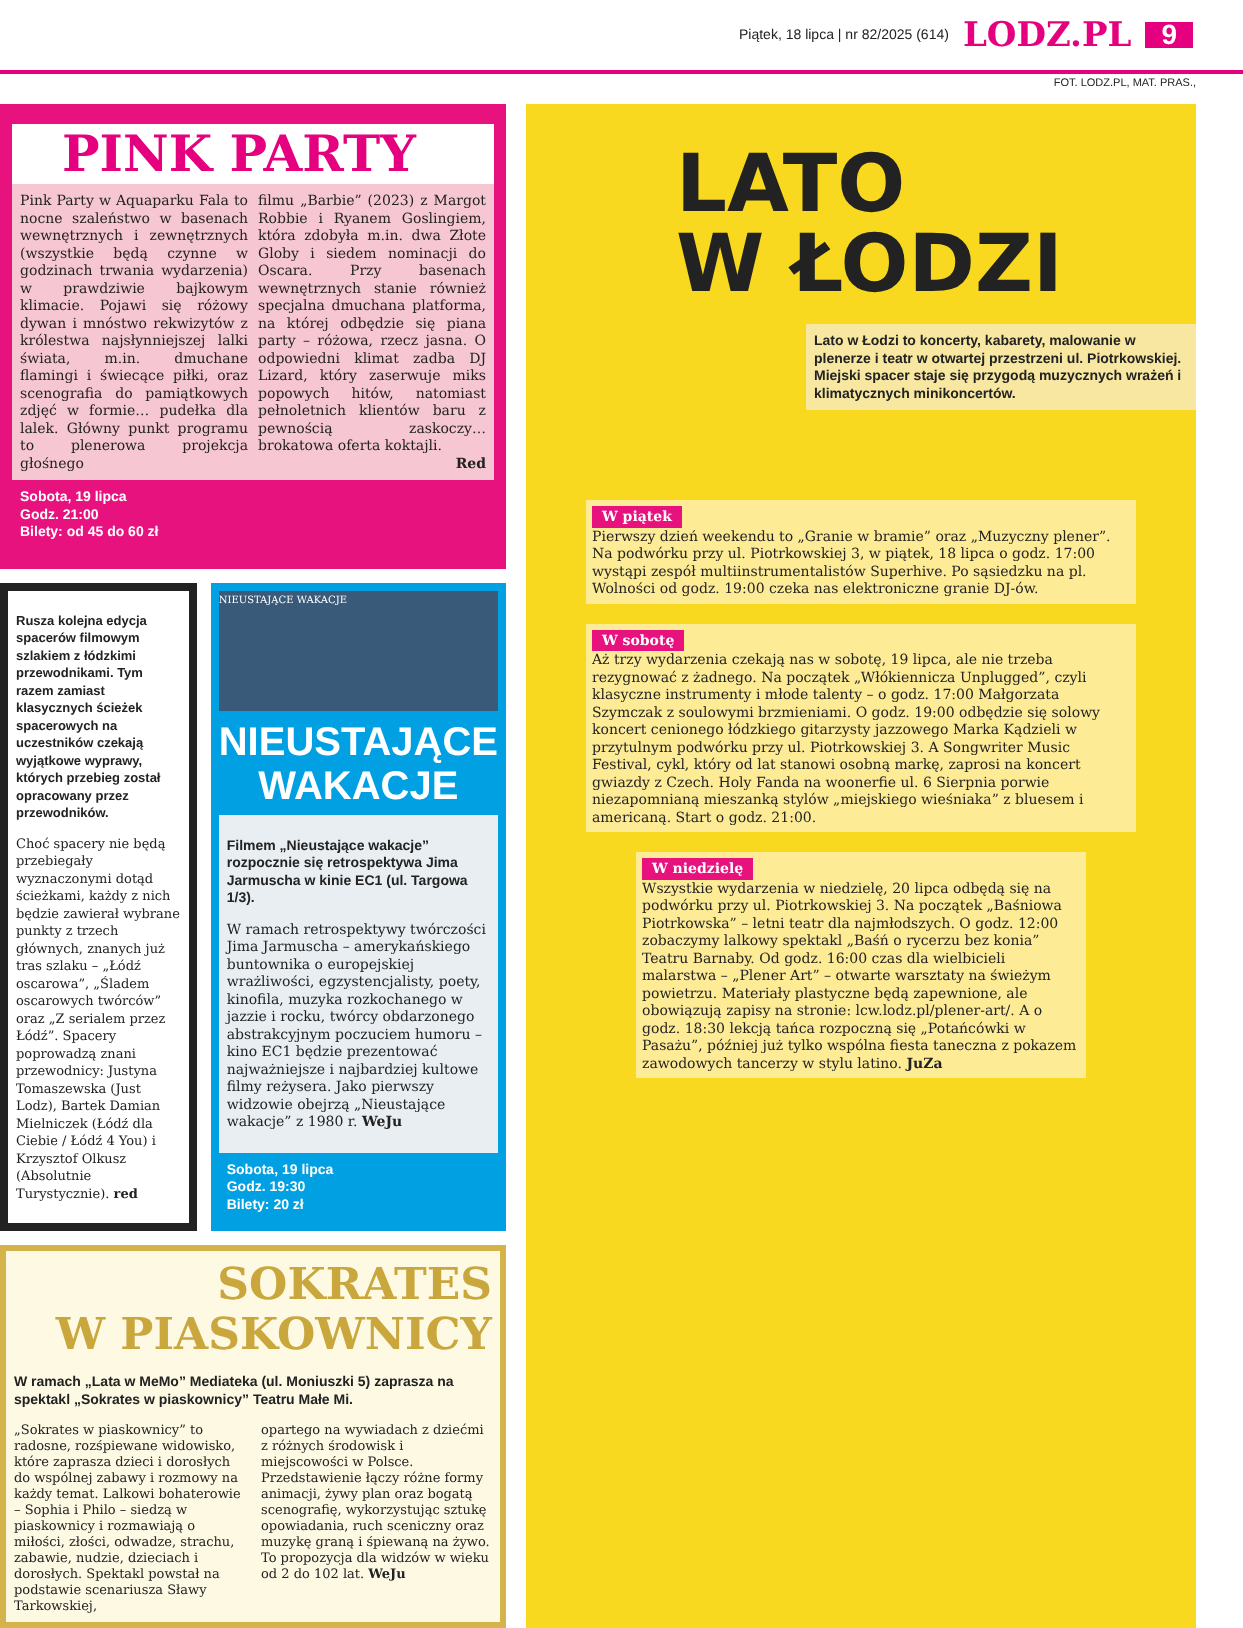Piątek, 18 lipca | nr 82/2025 (614) LODZ.PL 9
PINK PARTY
Pink Party w Aquaparku Fala to nocne szaleństwo w basenach wewnętrznych i zewnętrznych (wszystkie będą czynne w godzinach trwania wydarzenia) w prawdziwie bajkowym klimacie. Pojawi się różowy dywan i mnóstwo rekwizytów z królestwa najsłynniejszej lalki świata, m.in. dmuchane flamingi i świecące piłki, oraz scenografia do pamiątkowych zdjęć w formie… pudełka dla lalek. Główny punkt programu to plenerowa projekcja głośnego
filmu „Barbie” (2023) z Margot Robbie i Ryanem Goslingiem, która zdobyła m.in. dwa Złote Globy i siedem nominacji do Oscara. Przy basenach wewnętrznych stanie również specjalna dmuchana platforma, na której odbędzie się piana party – różowa, rzecz jasna. O odpowiedni klimat zadba DJ Lizard, który zaserwuje miks popowych hitów, natomiast pełnoletnich klientów baru z pewnością zaskoczy… brokatowa oferta koktajli.
Red
Sobota, 19 lipca
Godz. 21:00
Bilety: od 45 do 60 zł
Rusza kolejna edycja spacerów filmowym szlakiem z łódzkimi przewodnikami. Tym razem zamiast klasycznych ścieżek spacerowych na uczestników czekają wyjątkowe wyprawy, których przebieg został opracowany przez przewodników.
Choć spacery nie będą przebiegały wyznaczonymi dotąd ścieżkami, każdy z nich będzie zawierał wybrane punkty z trzech głównych, znanych już tras szlaku – „Łódź oscarowa”, „Śladem oscarowych twórców” oraz „Z serialem przez Łódź”. Spacery poprowadzą znani przewodnicy: Justyna Tomaszewska (Just Lodz), Bartek Damian Mielniczek (Łódź dla Ciebie / Łódź 4 You) i Krzysztof Olkusz (Absolutnie Turystycznie). red
NIEUSTAJĄCE WAKACJE
NIEUSTAJĄCE WAKACJE
Filmem „Nieustające wakacje” rozpocznie się retrospektywa Jima Jarmuscha w kinie EC1 (ul. Targowa 1/3).
W ramach retrospektywy twórczości Jima Jarmuscha – amerykańskiego buntownika o europejskiej wrażliwości, egzystencjalisty, poety, kinofila, muzyka rozkochanego w jazzie i rocku, twórcy obdarzonego abstrakcyjnym poczuciem humoru – kino EC1 będzie prezentować najważniejsze i najbardziej kultowe filmy reżysera. Jako pierwszy widzowie obejrzą „Nieustające wakacje” z 1980 r. WeJu
Sobota, 19 lipca
Godz. 19:30
Bilety: 20 zł
SOKRATES
W PIASKOWNICY
W ramach „Lata w MeMo” Mediateka (ul. Moniuszki 5) zaprasza na spektakl „Sokrates w piaskownicy” Teatru Małe Mi.
„Sokrates w piaskownicy” to radosne, rozśpiewane widowisko, które zaprasza dzieci i dorosłych do wspólnej zabawy i rozmowy na każdy temat. Lalkowi bohaterowie – Sophia i Philo – siedzą w piaskownicy i rozmawiają o miłości, złości, odwadze, strachu, zabawie, nudzie, dzieciach i dorosłych. Spektakl powstał na podstawie scenariusza Sławy Tarkowskiej,
opartego na wywiadach z dziećmi z różnych środowisk i miejscowości w Polsce. Przedstawienie łączy różne formy animacji, żywy plan oraz bogatą scenografię, wykorzystując sztukę opowiadania, ruch sceniczny oraz muzykę graną i śpiewaną na żywo. To propozycja dla widzów w wieku od 2 do 102 lat. WeJu
FOT. LODZ.PL, MAT. PRAS.,
LATO
W ŁODZI
Lato w Łodzi to koncerty, kabarety, malowanie w plenerze i teatr w otwartej przestrzeni ul. Piotrkowskiej. Miejski spacer staje się przygodą muzycznych wrażeń i klimatycznych minikoncertów.
W piątek
Pierwszy dzień weekendu to „Granie w bramie” oraz „Muzyczny plener”. Na podwórku przy ul. Piotrkowskiej 3, w piątek, 18 lipca o godz. 17:00 wystąpi zespół multiinstrumentalistów Superhive. Po sąsiedzku na pl. Wolności od godz. 19:00 czeka nas elektroniczne granie DJ-ów.
W sobotę
Aż trzy wydarzenia czekają nas w sobotę, 19 lipca, ale nie trzeba rezygnować z żadnego. Na początek „Włókiennicza Unplugged”, czyli klasyczne instrumenty i młode talenty – o godz. 17:00 Małgorzata Szymczak z soulowymi brzmieniami. O godz. 19:00 odbędzie się solowy koncert cenionego łódzkiego gitarzysty jazzowego Marka Kądzieli w przytulnym podwórku przy ul. Piotrkowskiej 3. A Songwriter Music Festival, cykl, który od lat stanowi osobną markę, zaprosi na koncert gwiazdy z Czech. Holy Fanda na woonerfie ul. 6 Sierpnia porwie niezapomnianą mieszanką stylów „miejskiego wieśniaka” z bluesem i americaną. Start o godz. 21:00.
W niedzielę
Wszystkie wydarzenia w niedzielę, 20 lipca odbędą się na podwórku przy ul. Piotrkowskiej 3. Na początek „Baśniowa Piotrkowska” – letni teatr dla najmłodszych. O godz. 12:00 zobaczymy lalkowy spektakl „Baśń o rycerzu bez konia” Teatru Barnaby. Od godz. 16:00 czas dla wielbicieli malarstwa – „Plener Art” – otwarte warsztaty na świeżym powietrzu. Materiały plastyczne będą zapewnione, ale obowiązują zapisy na stronie: lcw.lodz.pl/plener-art/. A o godz. 18:30 lekcją tańca rozpoczną się „Potańcówki w Pasażu”, później już tylko wspólna fiesta taneczna z pokazem zawodowych tancerzy w stylu latino. JuZa